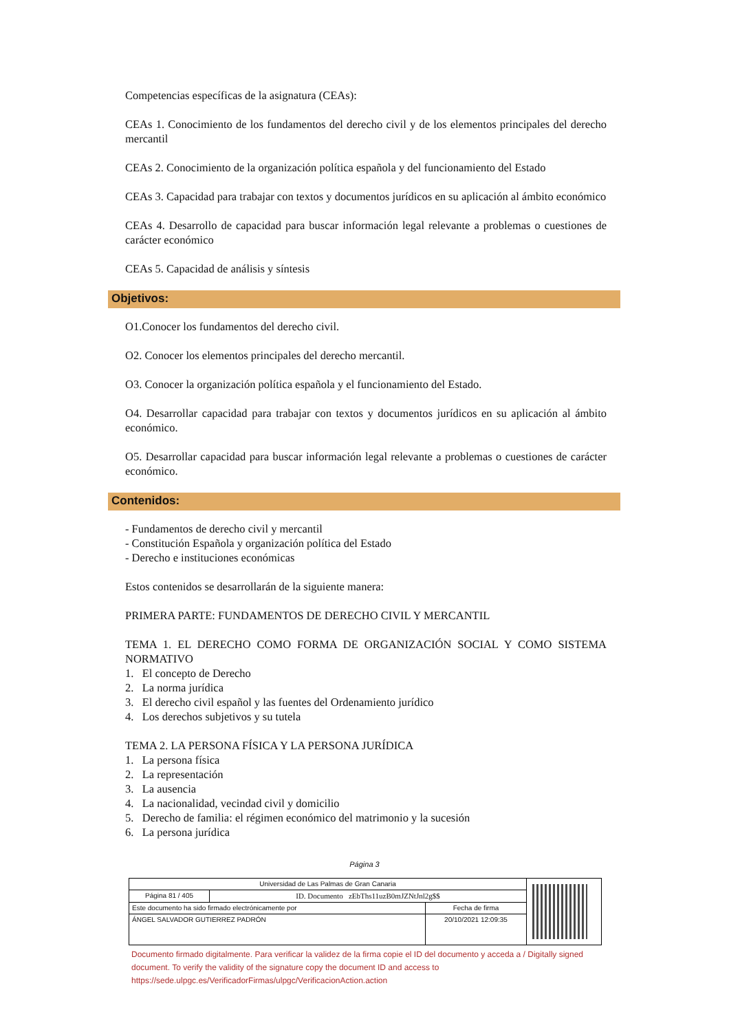Competencias específicas de la asignatura (CEAs):
CEAs 1. Conocimiento de los fundamentos del derecho civil y de los elementos principales del derecho mercantil
CEAs 2. Conocimiento de la organización política española y del funcionamiento del Estado
CEAs 3. Capacidad para trabajar con textos y documentos jurídicos en su aplicación al ámbito económico
CEAs 4. Desarrollo de capacidad para buscar información legal relevante a problemas o cuestiones de carácter económico
CEAs 5. Capacidad de análisis y síntesis
Objetivos:
O1.Conocer los fundamentos del derecho civil.
O2. Conocer los elementos principales del derecho mercantil.
O3. Conocer la organización política española y el funcionamiento del Estado.
O4. Desarrollar capacidad para trabajar con textos y documentos jurídicos en su aplicación al ámbito económico.
O5. Desarrollar capacidad para buscar información legal relevante a problemas o cuestiones de carácter económico.
Contenidos:
- Fundamentos de derecho civil y mercantil
- Constitución Española y organización política del Estado
- Derecho e instituciones económicas
Estos contenidos se desarrollarán de la siguiente manera:
PRIMERA PARTE: FUNDAMENTOS DE DERECHO CIVIL Y MERCANTIL
TEMA 1. EL DERECHO COMO FORMA DE ORGANIZACIÓN SOCIAL Y COMO SISTEMA NORMATIVO
1. El concepto de Derecho
2. La norma jurídica
3. El derecho civil español y las fuentes del Ordenamiento jurídico
4. Los derechos subjetivos y su tutela
TEMA 2. LA PERSONA FÍSICA Y LA PERSONA JURÍDICA
1. La persona física
2. La representación
3. La ausencia
4. La nacionalidad, vecindad civil y domicilio
5. Derecho de familia: el régimen económico del matrimonio y la sucesión
6. La persona jurídica
Página 3
| Universidad de Las Palmas de Gran Canaria | | | |
| Página 81 / 405 | ID. Documento zEbThs11uzB0mJZNtJnl2g$$ | | |
| Este documento ha sido firmado electrónicamente por | | Fecha de firma | |
| ÁNGEL SALVADOR GUTIERREZ PADRÓN | | 20/10/2021 12:09:35 | |
Documento firmado digitalmente. Para verificar la validez de la firma copie el ID del documento y acceda a / Digitally signed document. To verify the validity of the signature copy the document ID and access to https://sede.ulpgc.es/VerificadorFirmas/ulpgc/VerificacionAction.action